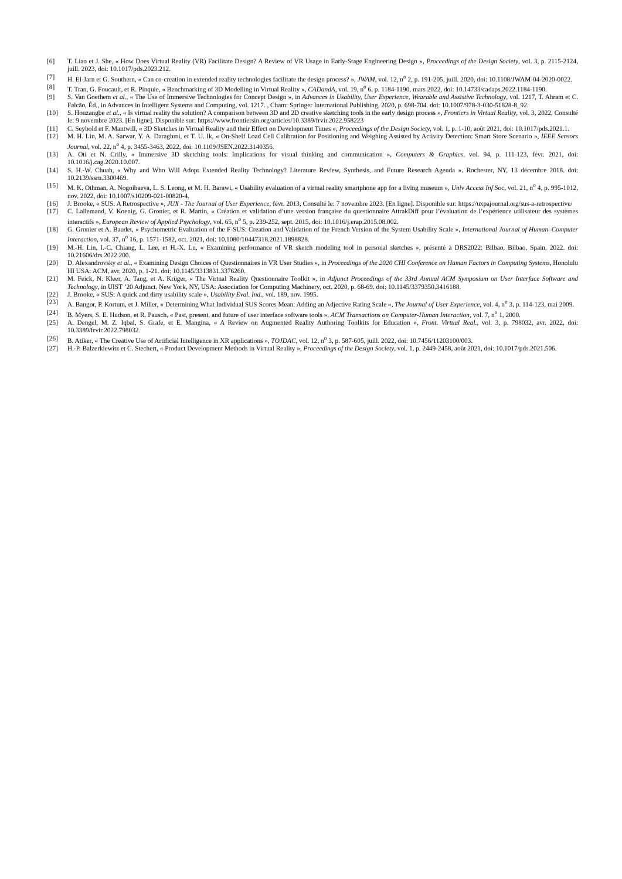[6] T. Liao et J. She, « How Does Virtual Reality (VR) Facilitate Design? A Review of VR Usage in Early-Stage Engineering Design », Proceedings of the Design Society, vol. 3, p. 2115-2124, juill. 2023, doi: 10.1017/pds.2023.212.
[7] H. El-Jarn et G. Southern, « Can co-creation in extended reality technologies facilitate the design process? », JWAM, vol. 12, n<sup>o</sup> 2, p. 191-205, juill. 2020, doi: 10.1108/JWAM-04-2020-0022.
[8] T. Tran, G. Foucault, et R. Pinquie, « Benchmarking of 3D Modelling in Virtual Reality », CADandA, vol. 19, n<sup>o</sup> 6, p. 1184-1190, mars 2022, doi: 10.14733/cadaps.2022.1184-1190.
[9] S. Van Goethem et al., « The Use of Immersive Technologies for Concept Design », in Advances in Usability, User Experience, Wearable and Assistive Technology, vol. 1217, T. Ahram et C. Falcão, Éd., in Advances in Intelligent Systems and Computing, vol. 1217. , Cham: Springer International Publishing, 2020, p. 698-704. doi: 10.1007/978-3-030-51828-8_92.
[10] S. Houzangbe et al., « Is virtual reality the solution? A comparison between 3D and 2D creative sketching tools in the early design process », Frontiers in Virtual Reality, vol. 3, 2022, Consulté le: 9 novembre 2023. [En ligne]. Disponible sur: https://www.frontiersin.org/articles/10.3389/frvir.2022.958223
[11] C. Seybold et F. Mantwill, « 3D Sketches in Virtual Reality and their Effect on Development Times », Proceedings of the Design Society, vol. 1, p. 1-10, août 2021, doi: 10.1017/pds.2021.1.
[12] M. H. Lin, M. A. Sarwar, Y. A. Daraghmi, et T. U. Ik, « On-Shelf Load Cell Calibration for Positioning and Weighing Assisted by Activity Detection: Smart Store Scenario », IEEE Sensors Journal, vol. 22, n<sup>o</sup> 4, p. 3455-3463, 2022, doi: 10.1109/JSEN.2022.3140356.
[13] A. Oti et N. Crilly, « Immersive 3D sketching tools: Implications for visual thinking and communication », Computers & Graphics, vol. 94, p. 111-123, févr. 2021, doi: 10.1016/j.cag.2020.10.007.
[14] S. H.-W. Chuah, « Why and Who Will Adopt Extended Reality Technology? Literature Review, Synthesis, and Future Research Agenda ». Rochester, NY, 13 décembre 2018. doi: 10.2139/ssrn.3300469.
[15] M. K. Othman, A. Nogoibaeva, L. S. Leong, et M. H. Barawi, « Usability evaluation of a virtual reality smartphone app for a living museum », Univ Access Inf Soc, vol. 21, n<sup>o</sup> 4, p. 995-1012, nov. 2022, doi: 10.1007/s10209-021-00820-4.
[16] J. Brooke, « SUS: A Retrospective », JUX - The Journal of User Experience, févr. 2013, Consulté le: 7 novembre 2023. [En ligne]. Disponible sur: https://uxpajournal.org/sus-a-retrospective/
[17] C. Lallemand, V. Koenig, G. Gronier, et R. Martin, « Création et validation d’une version française du questionnaire AttrakDiff pour l’évaluation de l’expérience utilisateur des systèmes interactifs », European Review of Applied Psychology, vol. 65, n<sup>o</sup> 5, p. 239-252, sept. 2015, doi: 10.1016/j.erap.2015.08.002.
[18] G. Gronier et A. Baudet, « Psychometric Evaluation of the F-SUS: Creation and Validation of the French Version of the System Usability Scale », International Journal of Human–Computer Interaction, vol. 37, n<sup>o</sup> 16, p. 1571-1582, oct. 2021, doi: 10.1080/10447318.2021.1898828.
[19] M.-H. Lin, I.-C. Chiang, L. Lee, et H.-X. Lu, « Examining performance of VR sketch modeling tool in personal sketches », présenté à DRS2022: Bilbao, Bilbao, Spain, 2022. doi: 10.21606/drs.2022.200.
[20] D. Alexandrovsky et al., « Examining Design Choices of Questionnaires in VR User Studies », in Proceedings of the 2020 CHI Conference on Human Factors in Computing Systems, Honolulu HI USA: ACM, avr. 2020, p. 1-21. doi: 10.1145/3313831.3376260.
[21] M. Feick, N. Kleer, A. Tang, et A. Krüger, « The Virtual Reality Questionnaire Toolkit », in Adjunct Proceedings of the 33rd Annual ACM Symposium on User Interface Software and Technology, in UIST ’20 Adjunct. New York, NY, USA: Association for Computing Machinery, oct. 2020, p. 68-69. doi: 10.1145/3379350.3416188.
[22] J. Brooke, « SUS: A quick and dirty usability scale », Usability Eval. Ind., vol. 189, nov. 1995.
[23] A. Bangor, P. Kortum, et J. Miller, « Determining What Individual SUS Scores Mean: Adding an Adjective Rating Scale », The Journal of User Experience, vol. 4, n<sup>o</sup> 3, p. 114-123, mai 2009.
[24] B. Myers, S. E. Hudson, et R. Pausch, « Past, present, and future of user interface software tools », ACM Transactions on Computer-Human Interaction, vol. 7, n<sup>o</sup> 1, 2000.
[25] A. Dengel, M. Z. Iqbal, S. Grafe, et E. Mangina, « A Review on Augmented Reality Authoring Toolkits for Education », Front. Virtual Real., vol. 3, p. 798032, avr. 2022, doi: 10.3389/frvir.2022.798032.
[26] B. Atiker, « The Creative Use of Artificial Intelligence in XR applications », TOJDAC, vol. 12, n<sup>o</sup> 3, p. 587-605, juill. 2022, doi: 10.7456/11203100/003.
[27] H.-P. Balzerkiewitz et C. Stechert, « Product Development Methods in Virtual Reality », Proceedings of the Design Society, vol. 1, p. 2449-2458, août 2021, doi: 10.1017/pds.2021.506.